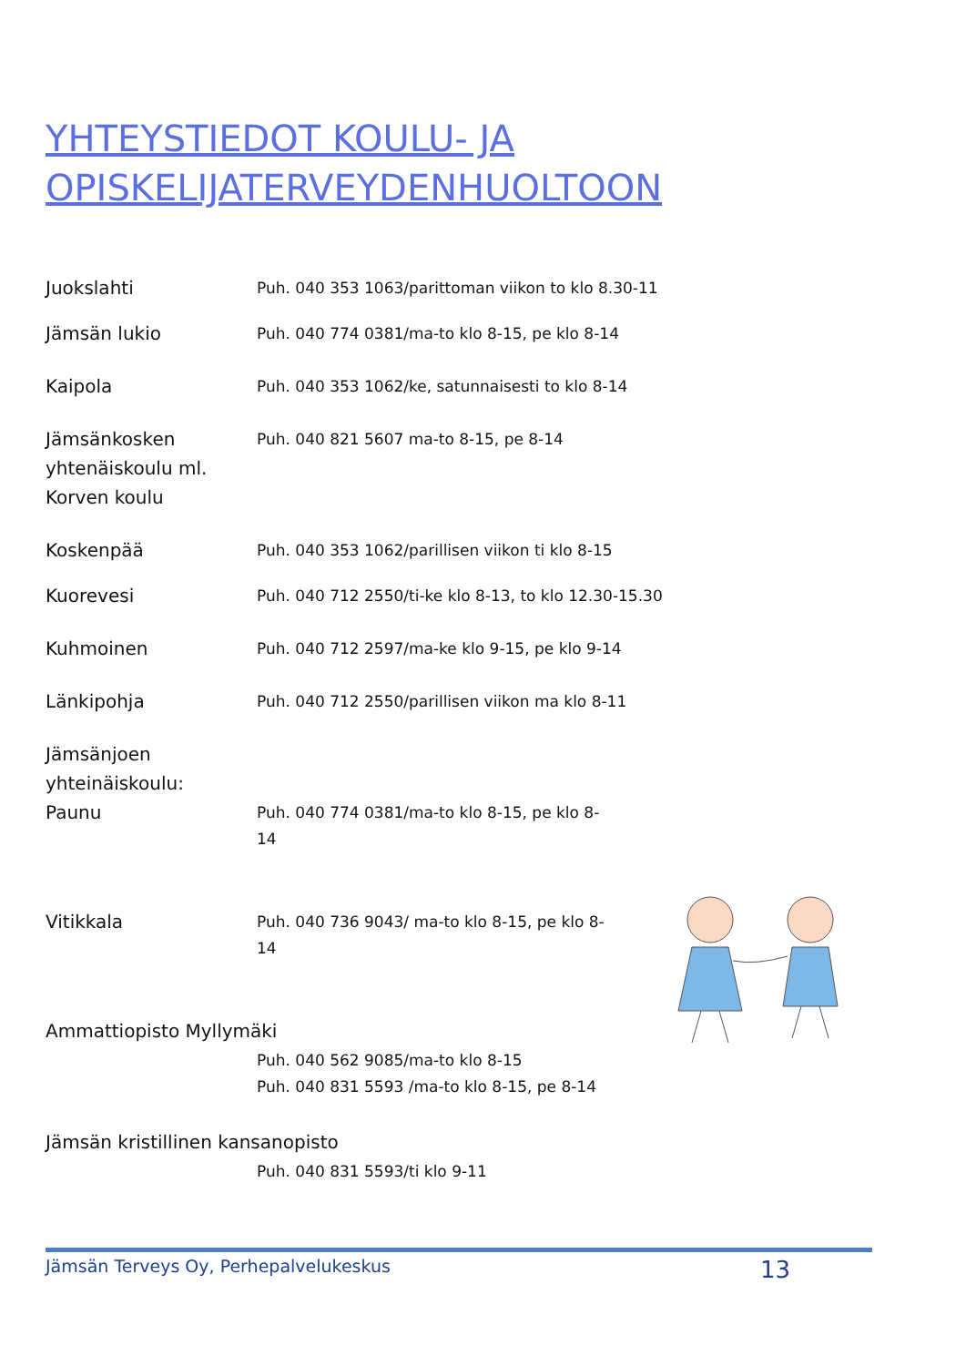YHTEYSTIEDOT KOULU- JA
OPISKELIJATERVEYDENHUOLTOON
Juokslahti
Puh. 040 353 1063/parittoman viikon to klo 8.30-11
Jämsän lukio
Puh. 040 774 0381/ma-to klo 8-15, pe klo 8-14
Kaipola
Puh. 040 353 1062/ke, satunnaisesti to klo 8-14
Jämsänkosken yhtenäiskoulu ml. Korven koulu
Puh. 040 821 5607 ma-to 8-15, pe 8-14
Koskenpää
Puh. 040 353 1062/parillisen viikon ti klo 8-15
Kuorevesi
Puh. 040 712 2550/ti-ke klo 8-13, to klo 12.30-15.30
Kuhmoinen
Puh. 040 712 2597/ma-ke klo 9-15, pe klo 9-14
Länkipohja
Puh. 040 712 2550/parillisen viikon ma klo 8-11
Jämsänjoen yhteinäiskoulu:
Paunu
Puh. 040 774 0381/ma-to klo 8-15, pe klo 8-14
Vitikkala
Puh. 040 736 9043/ ma-to klo 8-15, pe klo 8-14
Ammattiopisto Myllymäki
Puh. 040 562 9085/ma-to klo 8-15
Puh. 040 831 5593 /ma-to klo 8-15, pe 8-14
Jämsän kristillinen kansanopisto
Puh. 040 831 5593/ti klo 9-11
Jämsän Terveys Oy, Perhepalvelukeskus 13